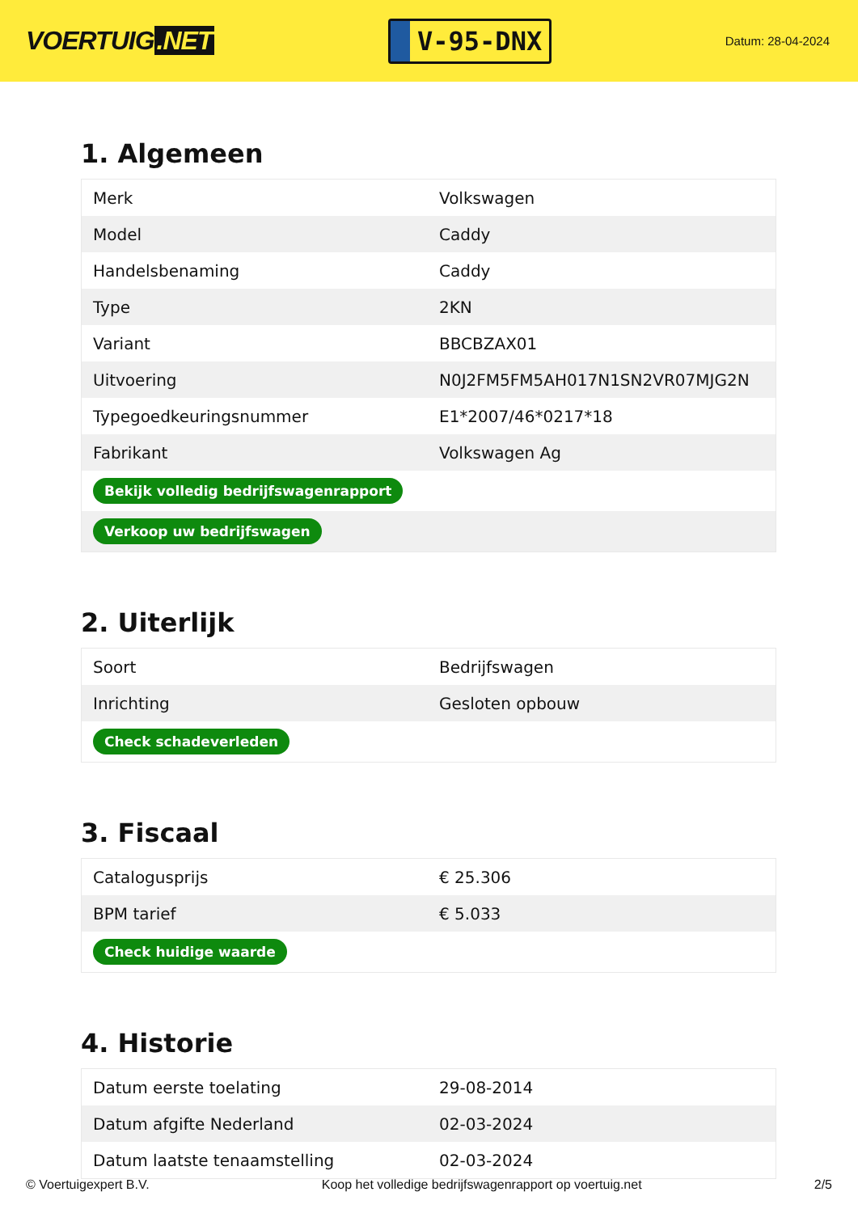VOERTUIG.NET
V-95-DNX
Datum: 28-04-2024
1. Algemeen
| Merk | Volkswagen |
| Model | Caddy |
| Handelsbenaming | Caddy |
| Type | 2KN |
| Variant | BBCBZAX01 |
| Uitvoering | N0J2FM5FM5AH017N1SN2VR07MJG2N |
| Typegoedkeuringsnummer | E1*2007/46*0217*18 |
| Fabrikant | Volkswagen Ag |
| Bekijk volledig bedrijfswagenrapport | |
| Verkoop uw bedrijfswagen | |
2. Uiterlijk
| Soort | Bedrijfswagen |
| Inrichting | Gesloten opbouw |
| Check schadeverleden | |
3. Fiscaal
| Catalogusprijs | € 25.306 |
| BPM tarief | € 5.033 |
| Check huidige waarde | |
4. Historie
| Datum eerste toelating | 29-08-2014 |
| Datum afgifte Nederland | 02-03-2024 |
| Datum laatste tenaamstelling | 02-03-2024 |
© Voertuigexpert B.V. Koop het volledige bedrijfswagenrapport op voertuig.net 2/5